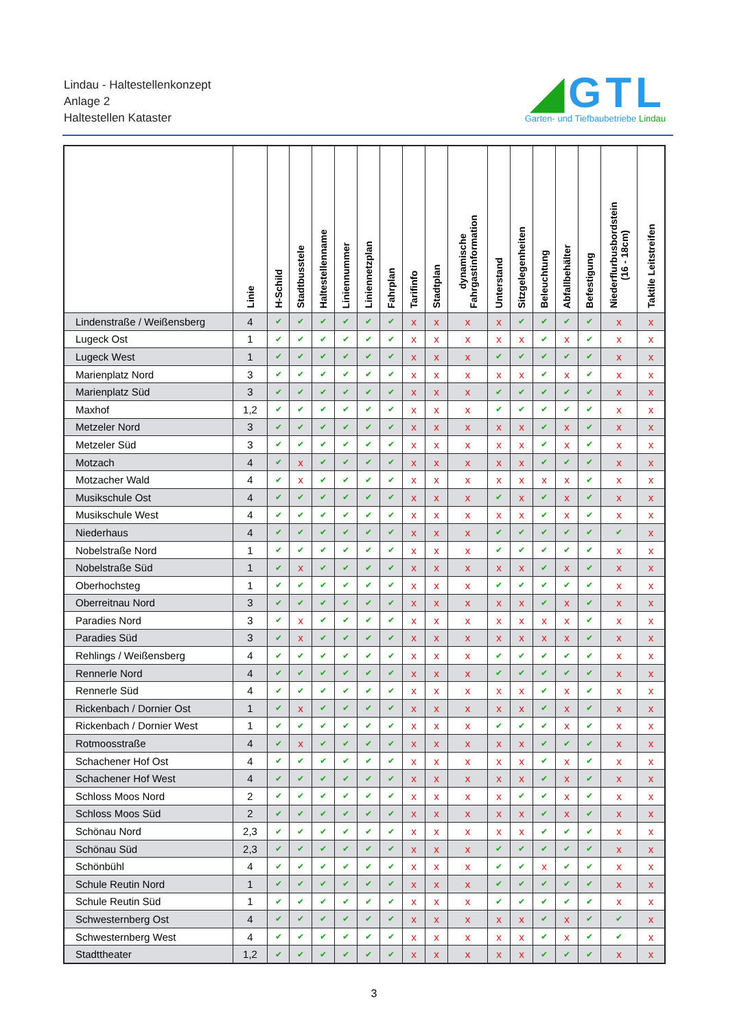Lindau - Haltestellenkonzept
Anlage 2
Haltestellen Kataster
◢GTL
Garten- und Tiefbaubetriebe Lindau
| | Linie | H-Schild | Stadtbusstele | Haltestellenname | Liniennummer | Liniennetzplan | Fahrplan | Tarifinfo | Stadtplan | dynamische Fahrgastinformation | Unterstand | Sitzgelegenheiten | Beleuchtung | Abfallbehälter | Befestigung | Niederflurbusbordstein (16 - 18cm) | Taktile Leitstreifen |
| --- | --- | --- | --- | --- | --- | --- | --- | --- | --- | --- | --- | --- | --- | --- | --- | --- | --- |
| Lindenstraße / Weißensberg | 4 | ✔ | ✔ | ✔ | ✔ | ✔ | ✔ | x | x | x | x | ✔ | ✔ | ✔ | ✔ | x | x |
| Lugeck Ost | 1 | ✔ | ✔ | ✔ | ✔ | ✔ | ✔ | x | x | x | x | x | ✔ | x | ✔ | x | x |
| Lugeck West | 1 | ✔ | ✔ | ✔ | ✔ | ✔ | ✔ | x | x | x | ✔ | ✔ | ✔ | ✔ | ✔ | x | x |
| Marienplatz Nord | 3 | ✔ | ✔ | ✔ | ✔ | ✔ | ✔ | x | x | x | x | x | ✔ | x | ✔ | x | x |
| Marienplatz Süd | 3 | ✔ | ✔ | ✔ | ✔ | ✔ | ✔ | x | x | x | ✔ | ✔ | ✔ | ✔ | ✔ | x | x |
| Maxhof | 1,2 | ✔ | ✔ | ✔ | ✔ | ✔ | ✔ | x | x | x | ✔ | ✔ | ✔ | ✔ | ✔ | x | x |
| Metzeler Nord | 3 | ✔ | ✔ | ✔ | ✔ | ✔ | ✔ | x | x | x | x | x | ✔ | x | ✔ | x | x |
| Metzeler Süd | 3 | ✔ | ✔ | ✔ | ✔ | ✔ | ✔ | x | x | x | x | x | ✔ | x | ✔ | x | x |
| Motzach | 4 | ✔ | x | ✔ | ✔ | ✔ | ✔ | x | x | x | x | x | ✔ | ✔ | ✔ | x | x |
| Motzacher Wald | 4 | ✔ | x | ✔ | ✔ | ✔ | ✔ | x | x | x | x | x | x | x | ✔ | x | x |
| Musikschule Ost | 4 | ✔ | ✔ | ✔ | ✔ | ✔ | ✔ | x | x | x | ✔ | x | ✔ | x | ✔ | x | x |
| Musikschule West | 4 | ✔ | ✔ | ✔ | ✔ | ✔ | ✔ | x | x | x | x | x | ✔ | x | ✔ | x | x |
| Niederhaus | 4 | ✔ | ✔ | ✔ | ✔ | ✔ | ✔ | x | x | x | ✔ | ✔ | ✔ | ✔ | ✔ | ✔ | x |
| Nobelstraße Nord | 1 | ✔ | ✔ | ✔ | ✔ | ✔ | ✔ | x | x | x | ✔ | ✔ | ✔ | ✔ | ✔ | x | x |
| Nobelstraße Süd | 1 | ✔ | x | ✔ | ✔ | ✔ | ✔ | x | x | x | x | x | ✔ | x | ✔ | x | x |
| Oberhochsteg | 1 | ✔ | ✔ | ✔ | ✔ | ✔ | ✔ | x | x | x | ✔ | ✔ | ✔ | ✔ | ✔ | x | x |
| Oberreitnau Nord | 3 | ✔ | ✔ | ✔ | ✔ | ✔ | ✔ | x | x | x | x | x | ✔ | x | ✔ | x | x |
| Paradies Nord | 3 | ✔ | x | ✔ | ✔ | ✔ | ✔ | x | x | x | x | x | x | x | ✔ | x | x |
| Paradies Süd | 3 | ✔ | x | ✔ | ✔ | ✔ | ✔ | x | x | x | x | x | x | x | ✔ | x | x |
| Rehlings / Weißensberg | 4 | ✔ | ✔ | ✔ | ✔ | ✔ | ✔ | x | x | x | ✔ | ✔ | ✔ | ✔ | ✔ | x | x |
| Rennerle Nord | 4 | ✔ | ✔ | ✔ | ✔ | ✔ | ✔ | x | x | x | ✔ | ✔ | ✔ | ✔ | ✔ | x | x |
| Rennerle Süd | 4 | ✔ | ✔ | ✔ | ✔ | ✔ | ✔ | x | x | x | x | x | ✔ | x | ✔ | x | x |
| Rickenbach / Dornier Ost | 1 | ✔ | x | ✔ | ✔ | ✔ | ✔ | x | x | x | x | x | ✔ | x | ✔ | x | x |
| Rickenbach / Dornier West | 1 | ✔ | ✔ | ✔ | ✔ | ✔ | ✔ | x | x | x | ✔ | ✔ | ✔ | x | ✔ | x | x |
| Rotmoosstraße | 4 | ✔ | x | ✔ | ✔ | ✔ | ✔ | x | x | x | x | x | ✔ | ✔ | ✔ | x | x |
| Schachener Hof Ost | 4 | ✔ | ✔ | ✔ | ✔ | ✔ | ✔ | x | x | x | x | x | ✔ | x | ✔ | x | x |
| Schachener Hof West | 4 | ✔ | ✔ | ✔ | ✔ | ✔ | ✔ | x | x | x | x | x | ✔ | x | ✔ | x | x |
| Schloss Moos Nord | 2 | ✔ | ✔ | ✔ | ✔ | ✔ | ✔ | x | x | x | x | ✔ | ✔ | x | ✔ | x | x |
| Schloss Moos Süd | 2 | ✔ | ✔ | ✔ | ✔ | ✔ | ✔ | x | x | x | x | x | ✔ | x | ✔ | x | x |
| Schönau Nord | 2,3 | ✔ | ✔ | ✔ | ✔ | ✔ | ✔ | x | x | x | x | x | ✔ | ✔ | ✔ | x | x |
| Schönau Süd | 2,3 | ✔ | ✔ | ✔ | ✔ | ✔ | ✔ | x | x | x | ✔ | ✔ | ✔ | ✔ | ✔ | x | x |
| Schönbühl | 4 | ✔ | ✔ | ✔ | ✔ | ✔ | ✔ | x | x | x | ✔ | ✔ | x | ✔ | ✔ | x | x |
| Schule Reutin Nord | 1 | ✔ | ✔ | ✔ | ✔ | ✔ | ✔ | x | x | x | ✔ | ✔ | ✔ | ✔ | ✔ | x | x |
| Schule Reutin Süd | 1 | ✔ | ✔ | ✔ | ✔ | ✔ | ✔ | x | x | x | ✔ | ✔ | ✔ | ✔ | ✔ | x | x |
| Schwesternberg Ost | 4 | ✔ | ✔ | ✔ | ✔ | ✔ | ✔ | x | x | x | x | x | ✔ | x | ✔ | ✔ | x |
| Schwesternberg West | 4 | ✔ | ✔ | ✔ | ✔ | ✔ | ✔ | x | x | x | x | x | ✔ | x | ✔ | ✔ | x |
| Stadttheater | 1,2 | ✔ | ✔ | ✔ | ✔ | ✔ | ✔ | x | x | x | x | x | ✔ | ✔ | ✔ | x | x |
3